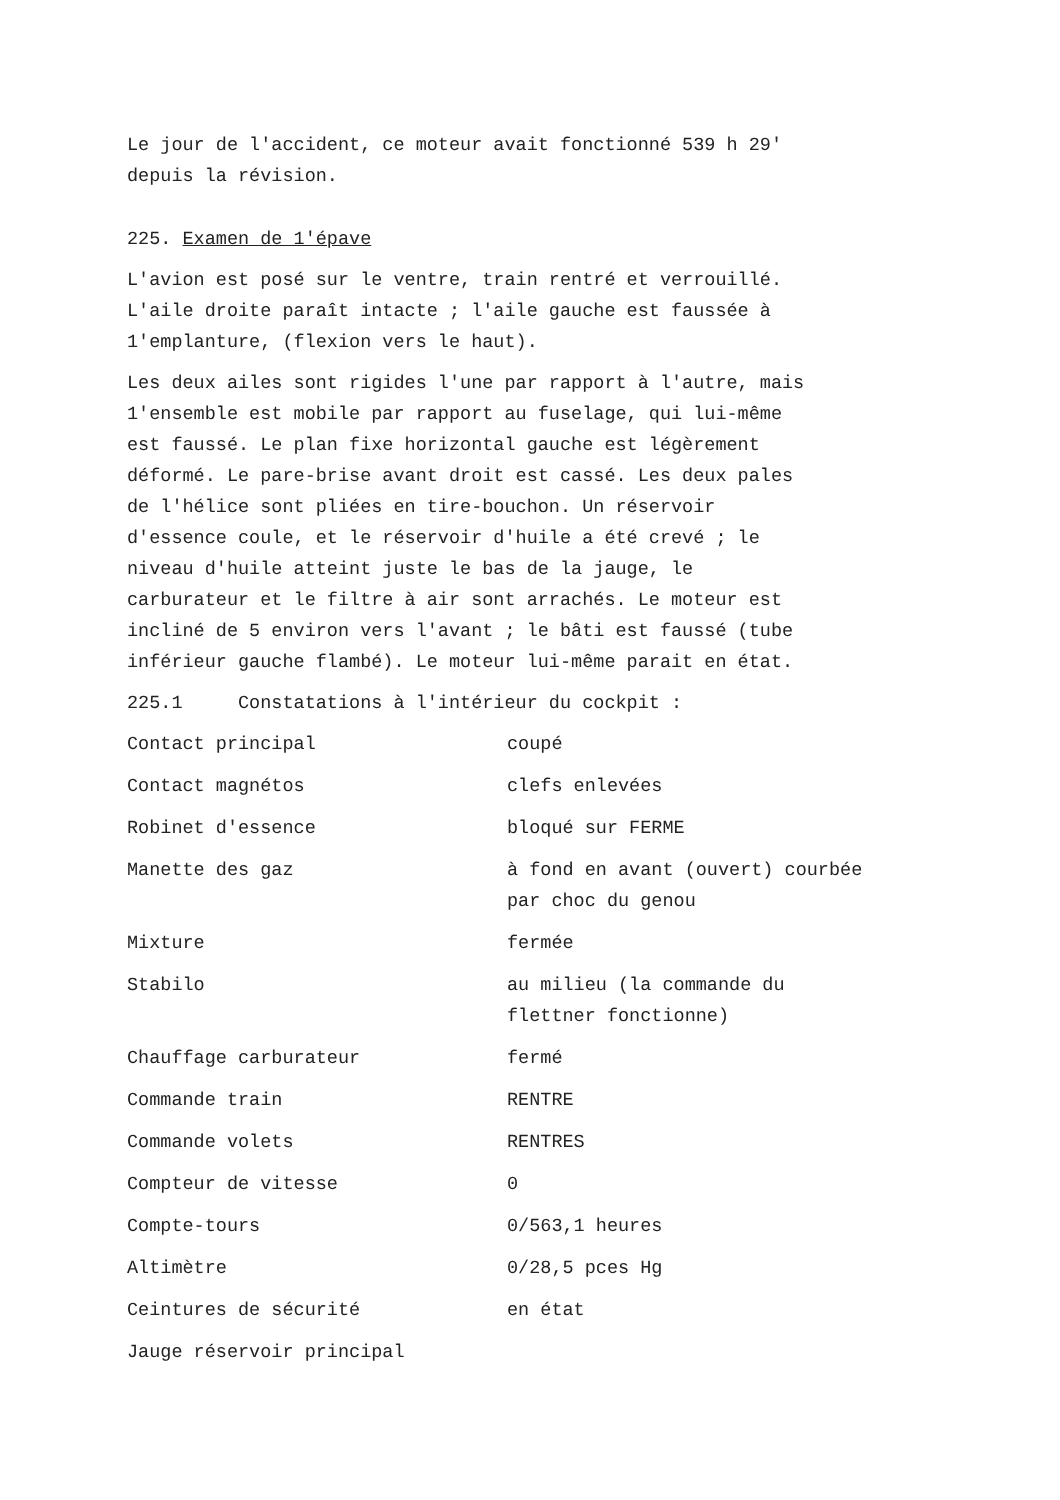Le jour de l'accident, ce moteur avait fonctionné 539 h 29'
depuis la révision.
225. Examen de 1'épave
L'avion est posé sur le ventre, train rentré et verrouillé.
L'aile droite paraît intacte ; l'aile gauche est faussée à
1'emplanture, (flexion vers le haut).
Les deux ailes sont rigides l'une par rapport à l'autre, mais
1'ensemble est mobile par rapport au fuselage, qui lui-même
est faussé. Le plan fixe horizontal gauche est légèrement
déformé. Le pare-brise avant droit est cassé. Les deux pales
de l'hélice sont pliées en tire-bouchon. Un réservoir
d'essence coule, et le réservoir d'huile a été crevé ; le
niveau d'huile atteint juste le bas de la jauge, le
carburateur et le filtre à air sont arrachés. Le moteur est
incliné de 5 environ vers l'avant ; le bâti est faussé (tube
inférieur gauche flambé). Le moteur lui-même parait en état.
225.1 Constatations à l'intérieur du cockpit :
| Contact principal | coupé |
| Contact magnétos | clefs enlevées |
| Robinet d'essence | bloqué sur FERME |
| Manette des gaz | à fond en avant (ouvert) courbée par choc du genou |
| Mixture | fermée |
| Stabilo | au milieu (la commande du flettner fonctionne) |
| Chauffage carburateur | fermé |
| Commande train | RENTRE |
| Commande volets | RENTRES |
| Compteur de vitesse | 0 |
| Compte-tours | 0/563,1 heures |
| Altimètre | 0/28,5 pces Hg |
| Ceintures de sécurité | en état |
| Jauge réservoir principal | |